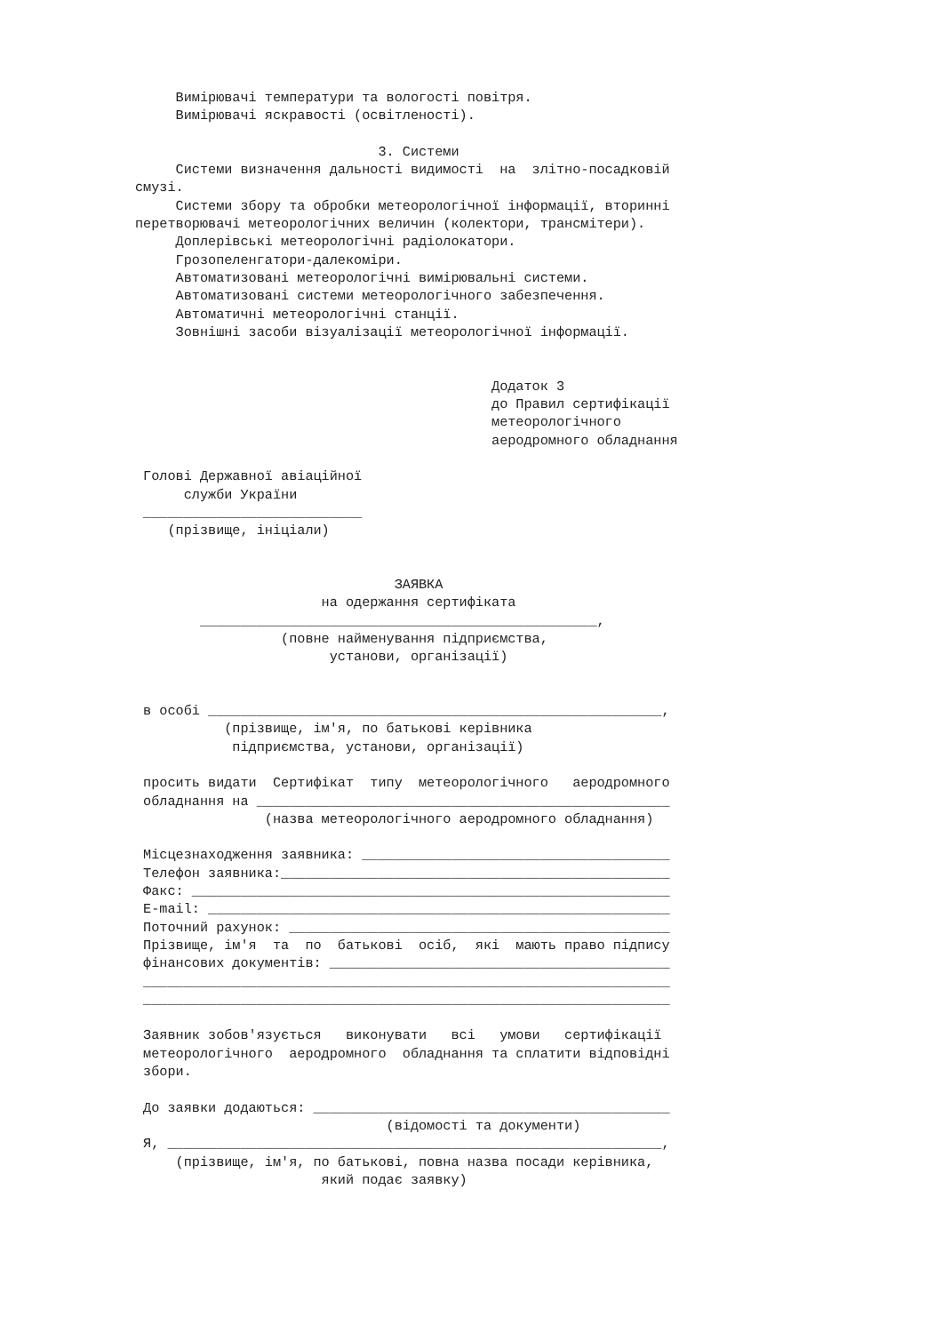Вимірювачі температури та вологості повітря.
     Вимірювачі яскравості (освітленості).

                              3. Системи
     Системи визначення дальності видимості  на  злітно-посадковій
смузі.
     Системи збору та обробки метеорологічної інформації, вторинні
перетворювачі метеорологічних величин (колектори, трансмітери).
     Доплерівські метеорологічні радіолокатори.
     Грозопеленгатори-далекоміри.
     Автоматизовані метеорологічні вимірювальні системи.
     Автоматизовані системи метеорологічного забезпечення.
     Автоматичні метеорологічні станції.
     Зовнішні засоби візуалізації метеорологічної інформації.


                                            Додаток 3
                                            до Правил сертифікації
                                            метеорологічного
                                            аеродромного обладнання

 Голові Державної авіаційної
      служби України
 ___________________________
    (прізвище, ініціали)


                                ЗАЯВКА
                       на одержання сертифіката
        _________________________________________________,
                  (повне найменування підприємства,
                        установи, організації)


 в особі ________________________________________________________,
           (прізвище, ім'я, по батькові керівника
            підприємства, установи, організації)

 просить видати  Сертифікат  типу  метеорологічного   аеродромного
 обладнання на ___________________________________________________
                (назва метеорологічного аеродромного обладнання)

 Місцезнаходження заявника: ______________________________________
 Телефон заявника:________________________________________________
 Факс: ___________________________________________________________
 E-mail: _________________________________________________________
 Поточний рахунок: _______________________________________________
 Прізвище, ім'я  та  по  батькові  осіб,  які  мають право підпису
 фінансових документів: __________________________________________
 _________________________________________________________________
 _________________________________________________________________

 Заявник зобов'язується   виконувати   всі   умови   сертифікації
 метеорологічного  аеродромного  обладнання та сплатити відповідні
 збори.

 До заявки додаються: ____________________________________________
                               (відомості та документи)
 Я, _____________________________________________________________,
     (прізвище, ім'я, по батькові, повна назва посади керівника,
                       який подає заявку)